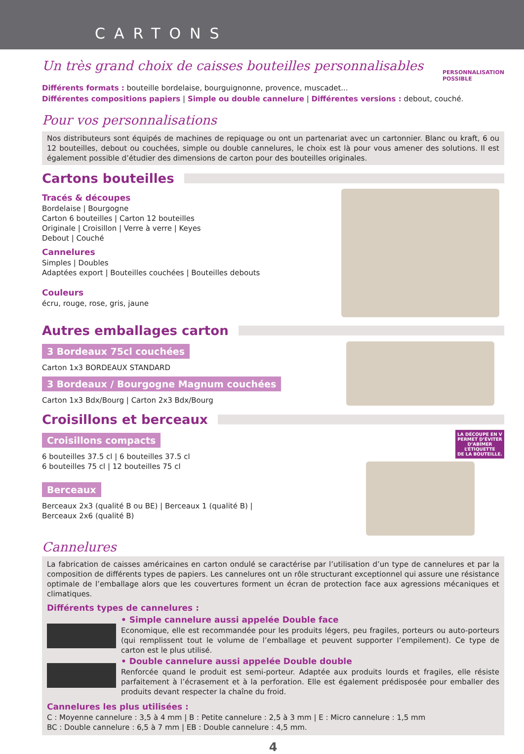CARTONS
Un très grand choix de caisses bouteilles personnalisables
PERSONNALISATION
POSSIBLE
Différents formats : bouteille bordelaise, bourguignonne, provence, muscadet...
Différentes compositions papiers | Simple ou double cannelure | Différentes versions : debout, couché.
Pour vos personnalisations
Nos distributeurs sont équipés de machines de repiquage ou ont un partenariat avec un cartonnier. Blanc ou kraft, 6 ou 12 bouteilles, debout ou couchées, simple ou double cannelures, le choix est là pour vous amener des solutions. Il est également possible d’étudier des dimensions de carton pour des bouteilles originales.
Cartons bouteilles
Tracés & découpes
Bordelaise | Bourgogne
Carton 6 bouteilles | Carton 12 bouteilles
Originale | Croisillon | Verre à verre | Keyes
Debout | Couché
Cannelures
Simples | Doubles
Adaptées export | Bouteilles couchées | Bouteilles debouts
Couleurs
écru, rouge, rose, gris, jaune
Autres emballages carton
3 Bordeaux 75cl couchées
Carton 1x3 BORDEAUX STANDARD
3 Bordeaux / Bourgogne Magnum couchées
Carton 1x3 Bdx/Bourg | Carton 2x3 Bdx/Bourg
Croisillons et berceaux
Croisillons compacts
6 bouteilles 37.5 cl | 6 bouteilles 37.5 cl
6 bouteilles 75 cl | 12 bouteilles 75 cl
Berceaux
Berceaux 2x3 (qualité B ou BE) | Berceaux 1 (qualité B) |
Berceaux 2x6 (qualité B)
LA DÉCOUPE EN V
PERMET D’ÉVITER
D’ABÎMER
L’ÉTIQUETTE
DE LA BOUTEILLE.
Cannelures
La fabrication de caisses américaines en carton ondulé se caractérise par l’utilisation d’un type de cannelures et par la composition de différents types de papiers. Les cannelures ont un rôle structurant exceptionnel qui assure une résistance optimale de l’emballage alors que les couvertures forment un écran de protection face aux agressions mécaniques et climatiques.
Différents types de cannelures :
• Simple cannelure aussi appelée Double face
Economique, elle est recommandée pour les produits légers, peu fragiles, porteurs ou auto-porteurs (qui remplissent tout le volume de l’emballage et peuvent supporter l’empilement). Ce type de carton est le plus utilisé.
• Double cannelure aussi appelée Double double
Renforcée quand le produit est semi-porteur. Adaptée aux produits lourds et fragiles, elle résiste parfaitement à l’écrasement et à la perforation. Elle est également prédisposée pour emballer des produits devant respecter la chaîne du froid.
Cannelures les plus utilisées :
C : Moyenne cannelure : 3,5 à 4 mm | B : Petite cannelure : 2,5 à 3 mm | E : Micro cannelure : 1,5 mm
BC : Double cannelure : 6,5 à 7 mm | EB : Double cannelure : 4,5 mm.
4